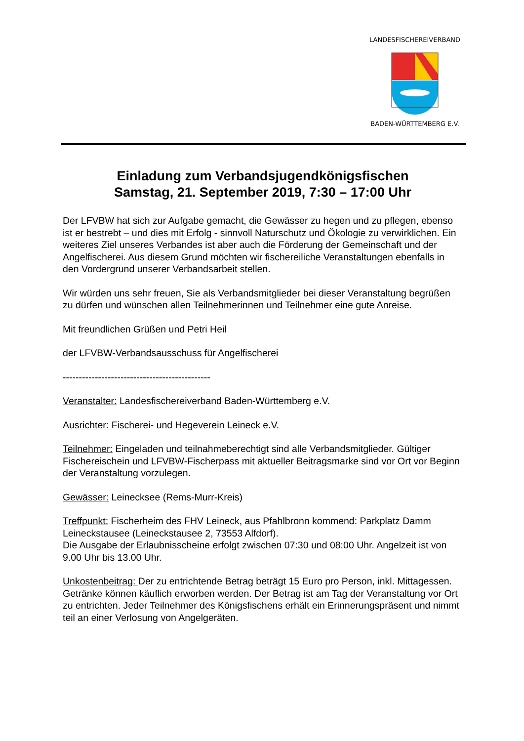LANDESFISCHEREIVERBAND
BADEN-WÜRTTEMBERG E.V.
Einladung zum Verbandsjugendkönigsfischen
Samstag, 21. September 2019, 7:30 – 17:00 Uhr
Der LFVBW hat sich zur Aufgabe gemacht, die Gewässer zu hegen und zu pflegen, ebenso ist er bestrebt – und dies mit Erfolg - sinnvoll Naturschutz und Ökologie zu verwirklichen. Ein weiteres Ziel unseres Verbandes ist aber auch die Förderung der Gemeinschaft und der Angelfischerei. Aus diesem Grund möchten wir fischereiliche Veranstaltungen ebenfalls in den Vordergrund unserer Verbandsarbeit stellen.
Wir würden uns sehr freuen, Sie als Verbandsmitglieder bei dieser Veranstaltung begrüßen zu dürfen und wünschen allen Teilnehmerinnen und Teilnehmer eine gute Anreise.
Mit freundlichen Grüßen und Petri Heil
der LFVBW-Verbandsausschuss für Angelfischerei
----------------------------------------------
Veranstalter: Landesfischereiverband Baden-Württemberg e.V.
Ausrichter: Fischerei- und Hegeverein Leineck e.V.
Teilnehmer: Eingeladen und teilnahmeberechtigt sind alle Verbandsmitglieder. Gültiger Fischereischein und LFVBW-Fischerpass mit aktueller Beitragsmarke sind vor Ort vor Beginn der Veranstaltung vorzulegen.
Gewässer: Leinecksee (Rems-Murr-Kreis)
Treffpunkt: Fischerheim des FHV Leineck, aus Pfahlbronn kommend: Parkplatz Damm Leineckstausee (Leineckstausee 2, 73553 Alfdorf).
Die Ausgabe der Erlaubnisscheine erfolgt zwischen 07:30 und 08:00 Uhr. Angelzeit ist von 9.00 Uhr bis 13.00 Uhr.
Unkostenbeitrag: Der zu entrichtende Betrag beträgt 15 Euro pro Person, inkl. Mittagessen. Getränke können käuflich erworben werden. Der Betrag ist am Tag der Veranstaltung vor Ort zu entrichten. Jeder Teilnehmer des Königsfischens erhält ein Erinnerungspräsent und nimmt teil an einer Verlosung von Angelgeräten.